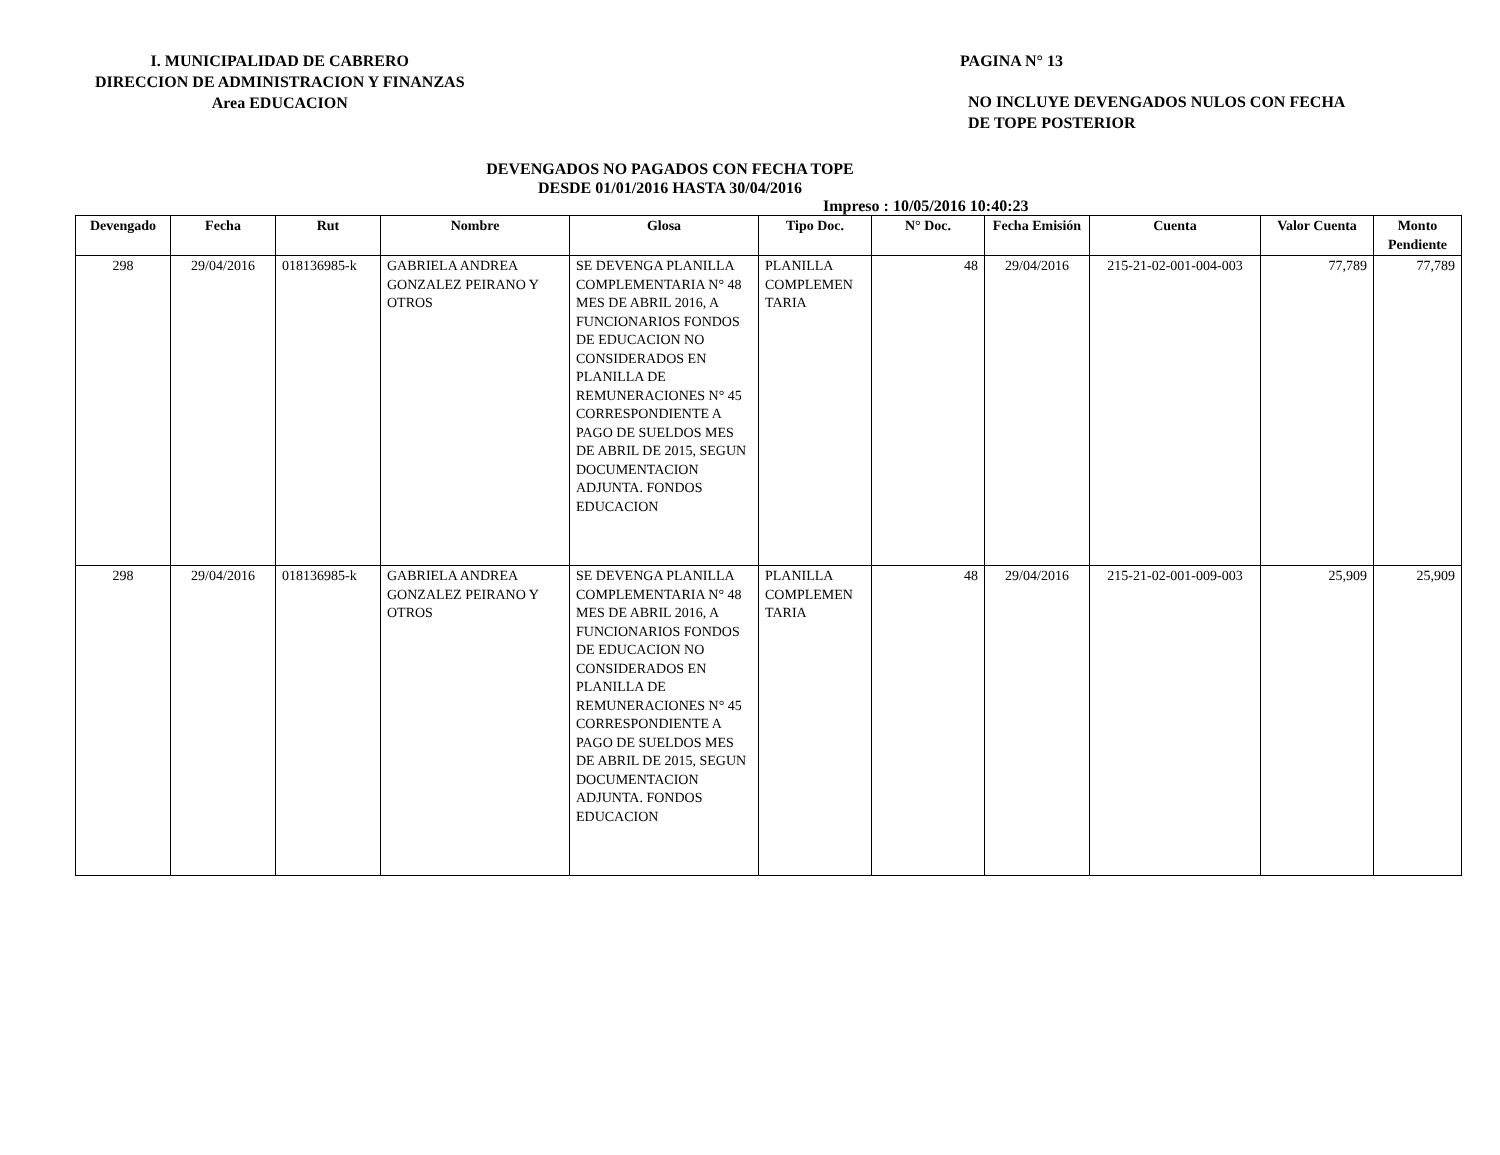I. MUNICIPALIDAD DE CABRERO
DIRECCION DE ADMINISTRACION Y FINANZAS
Area EDUCACION
PAGINA N° 13
NO INCLUYE DEVENGADOS NULOS CON FECHA
DE TOPE POSTERIOR
DEVENGADOS NO PAGADOS CON FECHA TOPE
DESDE 01/01/2016 HASTA 30/04/2016
Impreso : 10/05/2016 10:40:23
| Devengado | Fecha | Rut | Nombre | Glosa | Tipo Doc. | N° Doc. | Fecha Emisión | Cuenta | Valor Cuenta | Monto Pendiente |
| --- | --- | --- | --- | --- | --- | --- | --- | --- | --- | --- |
| 298 | 29/04/2016 | 018136985-k | GABRIELA ANDREA GONZALEZ PEIRANO Y OTROS | SE DEVENGA PLANILLA COMPLEMENTARIA N° 48 MES DE ABRIL 2016, A FUNCIONARIOS FONDOS DE EDUCACION NO CONSIDERADOS EN PLANILLA DE REMUNERACIONES N° 45 CORRESPONDIENTE A PAGO DE SUELDOS MES DE ABRIL DE 2015, SEGUN DOCUMENTACION ADJUNTA. FONDOS EDUCACION | PLANILLA COMPLEMEN TARIA | 48 | 29/04/2016 | 215-21-02-001-004-003 | 77,789 | 77,789 |
| 298 | 29/04/2016 | 018136985-k | GABRIELA ANDREA GONZALEZ PEIRANO Y OTROS | SE DEVENGA PLANILLA COMPLEMENTARIA N° 48 MES DE ABRIL 2016, A FUNCIONARIOS FONDOS DE EDUCACION NO CONSIDERADOS EN PLANILLA DE REMUNERACIONES N° 45 CORRESPONDIENTE A PAGO DE SUELDOS MES DE ABRIL DE 2015, SEGUN DOCUMENTACION ADJUNTA. FONDOS EDUCACION | PLANILLA COMPLEMEN TARIA | 48 | 29/04/2016 | 215-21-02-001-009-003 | 25,909 | 25,909 |